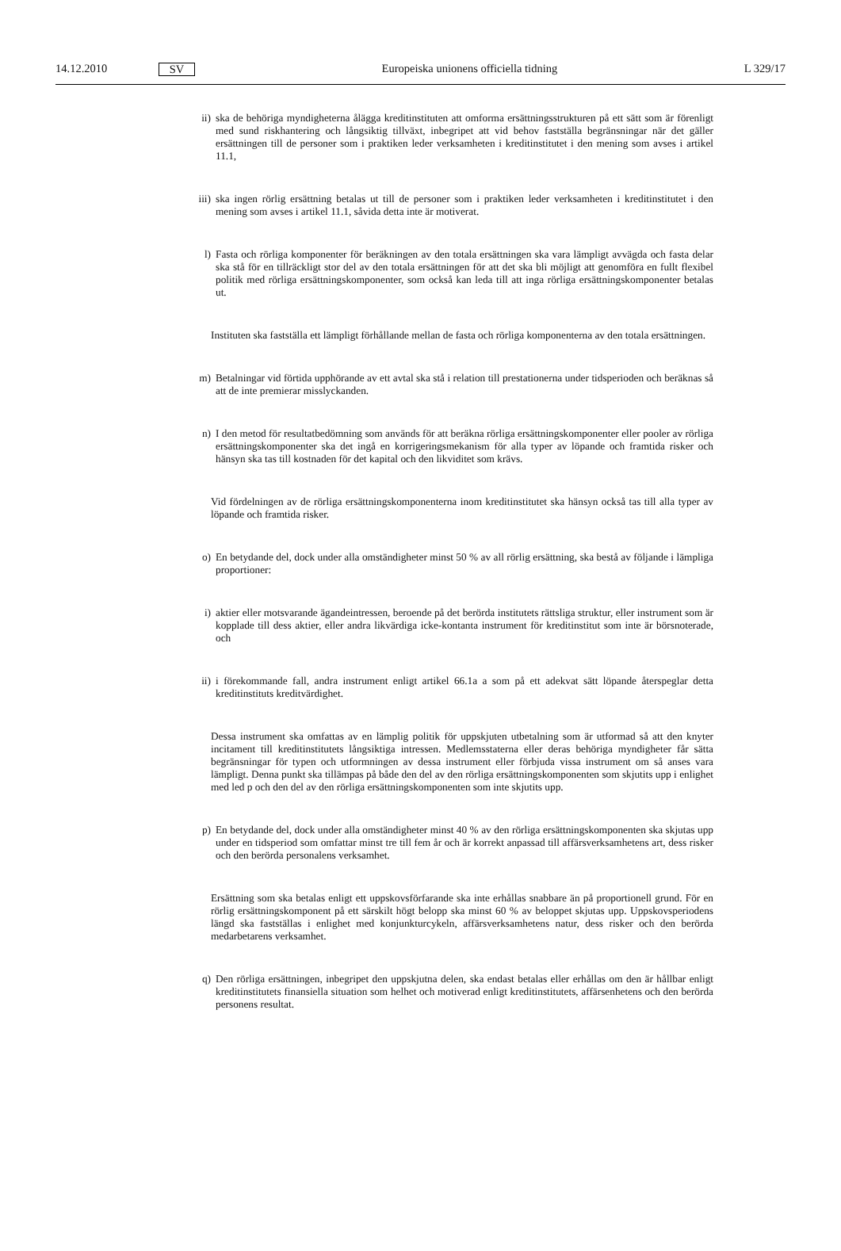14.12.2010
SV
Europeiska unionens officiella tidning
L 329/17
ii) ska de behöriga myndigheterna ålägga kreditinstituten att omforma ersättningsstrukturen på ett sätt som är förenligt med sund riskhantering och långsiktig tillväxt, inbegripet att vid behov fastställa begränsningar när det gäller ersättningen till de personer som i praktiken leder verksamheten i kreditinstitutet i den mening som avses i artikel 11.1,
iii) ska ingen rörlig ersättning betalas ut till de personer som i praktiken leder verksamheten i kredit­institutet i den mening som avses i artikel 11.1, såvida detta inte är motiverat.
l) Fasta och rörliga komponenter för beräkningen av den totala ersättningen ska vara lämpligt avvägda och fasta delar ska stå för en tillräckligt stor del av den totala ersättningen för att det ska bli möjligt att genomföra en fullt flexibel politik med rörliga ersättningskomponenter, som också kan leda till att inga rörliga ersättningskomponenter betalas ut.
Instituten ska fastställa ett lämpligt förhållande mellan de fasta och rörliga komponenterna av den totala ersättningen.
m) Betalningar vid förtida upphörande av ett avtal ska stå i relation till prestationerna under tidsperioden och beräknas så att de inte premierar misslyckanden.
n) I den metod för resultatbedömning som används för att beräkna rörliga ersättningskomponenter eller pooler av rörliga ersättningskomponenter ska det ingå en korrigeringsmekanism för alla typer av löpande och framtida risker och hänsyn ska tas till kostnaden för det kapital och den likviditet som krävs.
Vid fördelningen av de rörliga ersättningskomponenterna inom kreditinstitutet ska hänsyn också tas till alla typer av löpande och framtida risker.
o) En betydande del, dock under alla omständigheter minst 50 % av all rörlig ersättning, ska bestå av följande i lämpliga proportioner:
i) aktier eller motsvarande ägandeintressen, beroende på det berörda institutets rättsliga struktur, eller instrument som är kopplade till dess aktier, eller andra likvärdiga icke-kontanta instrument för kreditinstitut som inte är börsnoterade, och
ii) i förekommande fall, andra instrument enligt artikel 66.1a a som på ett adekvat sätt löpande åters­peglar detta kreditinstituts kreditvärdighet.
Dessa instrument ska omfattas av en lämplig politik för uppskjuten utbetalning som är utformad så att den knyter incitament till kreditinstitutets långsiktiga intressen. Medlemsstaterna eller deras behöriga myndigheter får sätta begränsningar för typen och utformningen av dessa instrument eller förbjuda vissa instrument om så anses vara lämpligt. Denna punkt ska tillämpas på både den del av den rörliga ersättningskomponenten som skjutits upp i enlighet med led p och den del av den rörliga ersättnings­komponenten som inte skjutits upp.
p) En betydande del, dock under alla omständigheter minst 40 % av den rörliga ersättningskomponenten ska skjutas upp under en tidsperiod som omfattar minst tre till fem år och är korrekt anpassad till affärsverksamhetens art, dess risker och den berörda personalens verksamhet.
Ersättning som ska betalas enligt ett uppskovsförfarande ska inte erhållas snabbare än på proportionell grund. För en rörlig ersättningskomponent på ett särskilt högt belopp ska minst 60 % av beloppet skjutas upp. Uppskovsperiodens längd ska fastställas i enlighet med konjunkturcykeln, affärsverksamhe­tens natur, dess risker och den berörda medarbetarens verksamhet.
q) Den rörliga ersättningen, inbegripet den uppskjutna delen, ska endast betalas eller erhållas om den är hållbar enligt kreditinstitutets finansiella situation som helhet och motiverad enligt kreditinstitutets, affärsenhetens och den berörda personens resultat.